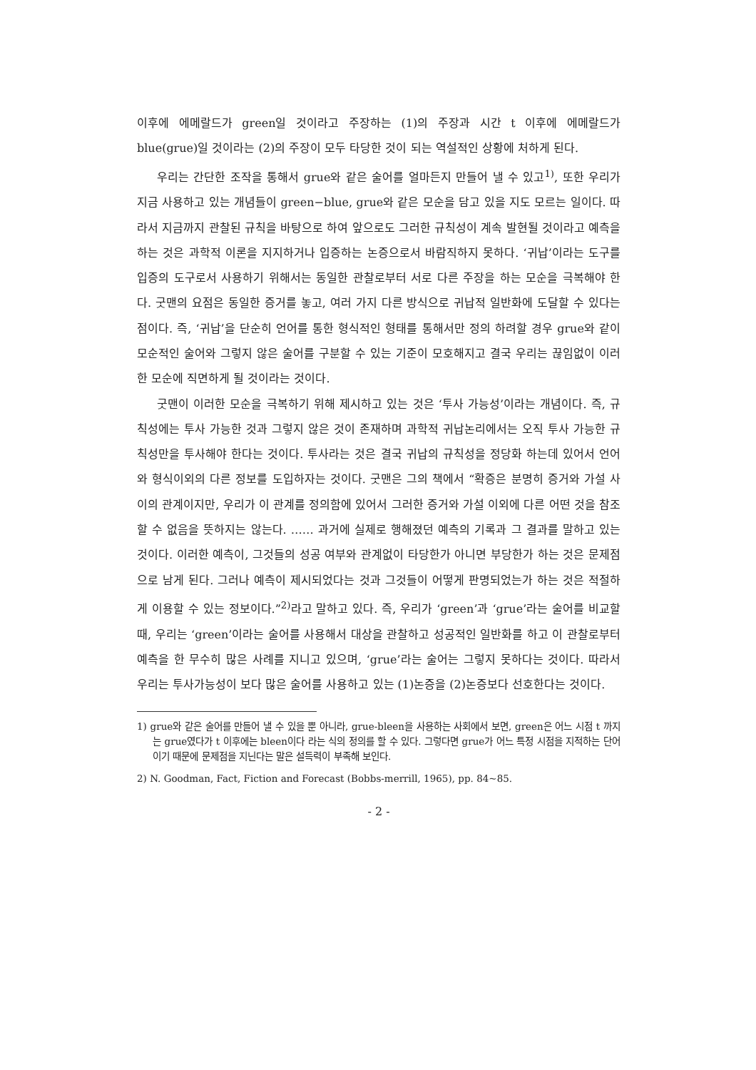이후에 에메랄드가 green일 것이라고 주장하는 (1)의 주장과 시간 t 이후에 에메랄드가 blue(grue)일 것이라는 (2)의 주장이 모두 타당한 것이 되는 역설적인 상황에 처하게 된다.
우리는 간단한 조작을 통해서 grue와 같은 술어를 얼마든지 만들어 낼 수 있고<sup>1)</sup>, 또한 우리가 지금 사용하고 있는 개념들이 green−blue, grue와 같은 모순을 담고 있을 지도 모르는 일이다. 따라서 지금까지 관찰된 규칙을 바탕으로 하여 앞으로도 그러한 규칙성이 계속 발현될 것이라고 예측을 하는 것은 과학적 이론을 지지하거나 입증하는 논증으로서 바람직하지 못하다. ‘귀납’이라는 도구를 입증의 도구로서 사용하기 위해서는 동일한 관찰로부터 서로 다른 주장을 하는 모순을 극복해야 한다. 굿맨의 요점은 동일한 증거를 놓고, 여러 가지 다른 방식으로 귀납적 일반화에 도달할 수 있다는 점이다. 즉, ‘귀납’을 단순히 언어를 통한 형식적인 형태를 통해서만 정의 하려할 경우 grue와 같이 모순적인 술어와 그렇지 않은 술어를 구분할 수 있는 기준이 모호해지고 결국 우리는 끊임없이 이러한 모순에 직면하게 될 것이라는 것이다.
굿맨이 이러한 모순을 극복하기 위해 제시하고 있는 것은 ‘투사 가능성’이라는 개념이다. 즉, 규칙성에는 투사 가능한 것과 그렇지 않은 것이 존재하며 과학적 귀납논리에서는 오직 투사 가능한 규칙성만을 투사해야 한다는 것이다. 투사라는 것은 결국 귀납의 규칙성을 정당화 하는데 있어서 언어와 형식이외의 다른 정보를 도입하자는 것이다. 굿맨은 그의 책에서 “확증은 분명히 증거와 가설 사이의 관계이지만, 우리가 이 관계를 정의함에 있어서 그러한 증거와 가설 이외에 다른 어떤 것을 참조 할 수 없음을 뜻하지는 않는다. …… 과거에 실제로 행해졌던 예측의 기록과 그 결과를 말하고 있는 것이다. 이러한 예측이, 그것들의 성공 여부와 관계없이 타당한가 아니면 부당한가 하는 것은 문제점으로 남게 된다. 그러나 예측이 제시되었다는 것과 그것들이 어떻게 판명되었는가 하는 것은 적절하게 이용할 수 있는 정보이다.”<sup>2)</sup>라고 말하고 있다. 즉, 우리가 ‘green’과 ‘grue’라는 술어를 비교할 때, 우리는 ‘green’이라는 술어를 사용해서 대상을 관찰하고 성공적인 일반화를 하고 이 관찰로부터 예측을 한 무수히 많은 사례를 지니고 있으며, ‘grue’라는 술어는 그렇지 못하다는 것이다. 따라서 우리는 투사가능성이 보다 많은 술어를 사용하고 있는 (1)논증을 (2)논증보다 선호한다는 것이다.
1) grue와 같은 술어를 만들어 낼 수 있을 뿐 아니라, grue-bleen을 사용하는 사회에서 보면, green은 어느 시점 t 까지는 grue였다가 t 이후에는 bleen이다 라는 식의 정의를 할 수 있다. 그렇다면 grue가 어느 특정 시점을 지적하는 단어이기 때문에 문제점을 지닌다는 말은 설득력이 부족해 보인다.
2) N. Goodman, Fact, Fiction and Forecast (Bobbs-merrill, 1965), pp. 84~85.
- 2 -